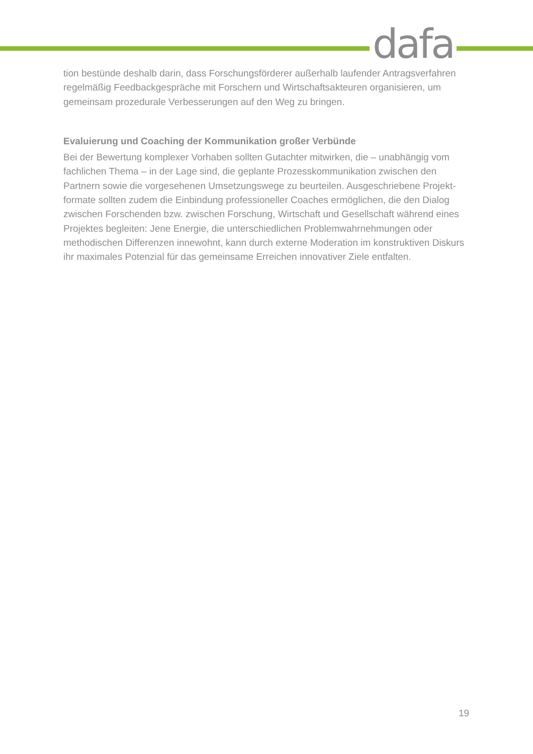dafa
tion bestünde deshalb darin, dass Forschungsförderer außerhalb laufender Antragsverfahren regelmäßig Feedbackgespräche mit Forschern und Wirtschaftsakteuren organisieren, um gemeinsam prozedurale Verbesserungen auf den Weg zu bringen.
Evaluierung und Coaching der Kommunikation großer Verbünde
Bei der Bewertung komplexer Vorhaben sollten Gutachter mitwirken, die – unabhängig vom fachlichen Thema – in der Lage sind, die geplante Prozesskommunikation zwischen den Partnern sowie die vorgesehenen Umsetzungswege zu beurteilen. Ausgeschriebene Projekt­formate sollten zudem die Einbindung professioneller Coaches ermöglichen, die den Dialog zwischen Forschenden bzw. zwischen Forschung, Wirtschaft und Gesellschaft während ei­nes Projektes begleiten: Jene Energie, die unterschiedlichen Problemwahrnehmungen oder methodischen Differenzen innewohnt, kann durch externe Moderation im konstruktiven Dis­kurs ihr maximales Potenzial für das gemeinsame Erreichen innovativer Ziele entfalten.
19